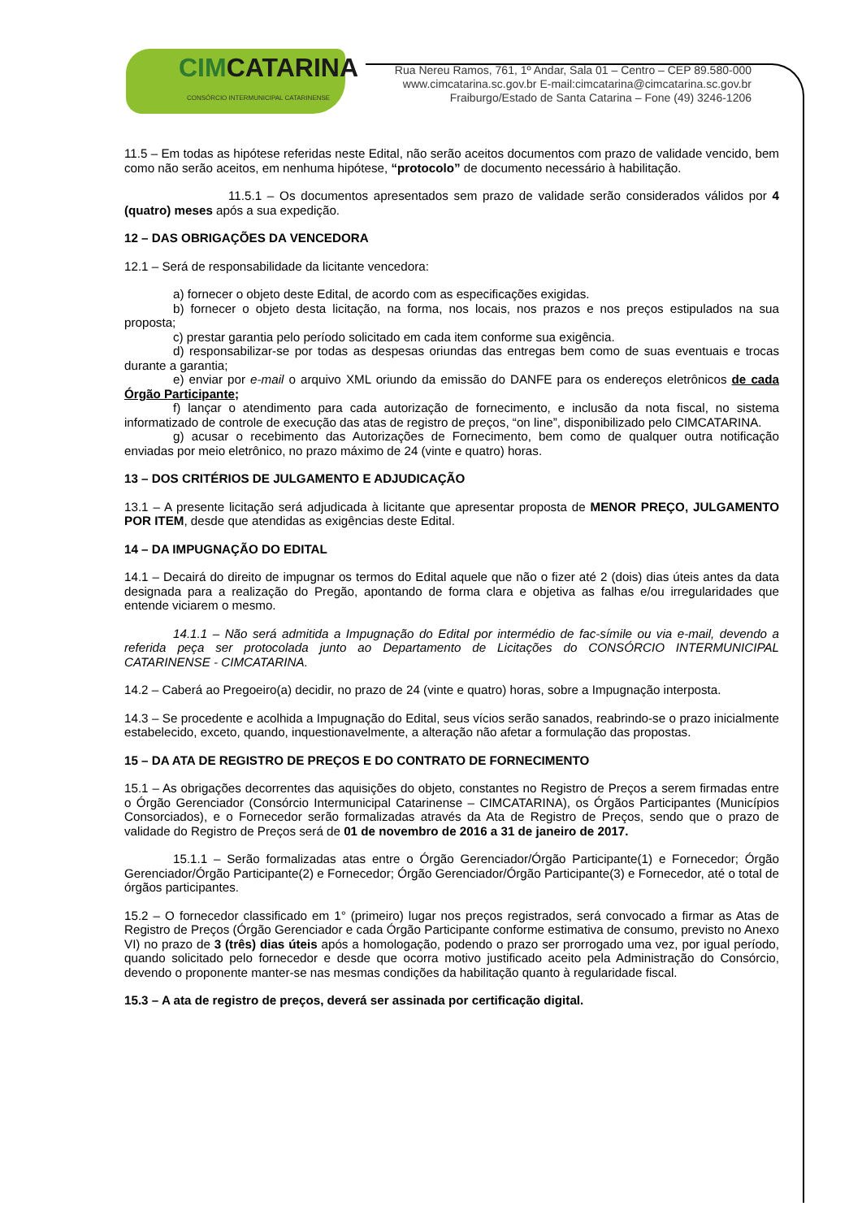CIMCATARINA
CONSÓRCIO INTERMUNICIPAL CATARINENSE
Rua Nereu Ramos, 761, 1º Andar, Sala 01 – Centro – CEP 89.580-000
www.cimcatarina.sc.gov.br E-mail:cimcatarina@cimcatarina.sc.gov.br
Fraiburgo/Estado de Santa Catarina – Fone (49) 3246-1206
11.5 – Em todas as hipótese referidas neste Edital, não serão aceitos documentos com prazo de validade vencido, bem como não serão aceitos, em nenhuma hipótese, “protocolo” de documento necessário à habilitação.
11.5.1 – Os documentos apresentados sem prazo de validade serão considerados válidos por 4 (quatro) meses após a sua expedição.
12 – DAS OBRIGAÇÕES DA VENCEDORA
12.1 – Será de responsabilidade da licitante vencedora:
a) fornecer o objeto deste Edital, de acordo com as especificações exigidas.
b) fornecer o objeto desta licitação, na forma, nos locais, nos prazos e nos preços estipulados na sua proposta;
c) prestar garantia pelo período solicitado em cada item conforme sua exigência.
d) responsabilizar-se por todas as despesas oriundas das entregas bem como de suas eventuais e trocas durante a garantia;
e) enviar por e-mail o arquivo XML oriundo da emissão do DANFE para os endereços eletrônicos de cada Órgão Participante;
f) lançar o atendimento para cada autorização de fornecimento, e inclusão da nota fiscal, no sistema informatizado de controle de execução das atas de registro de preços, “on line”, disponibilizado pelo CIMCATARINA.
g) acusar o recebimento das Autorizações de Fornecimento, bem como de qualquer outra notificação enviadas por meio eletrônico, no prazo máximo de 24 (vinte e quatro) horas.
13 – DOS CRITÉRIOS DE JULGAMENTO E ADJUDICAÇÃO
13.1 – A presente licitação será adjudicada à licitante que apresentar proposta de MENOR PREÇO, JULGAMENTO POR ITEM, desde que atendidas as exigências deste Edital.
14 – DA IMPUGNAÇÃO DO EDITAL
14.1 – Decairá do direito de impugnar os termos do Edital aquele que não o fizer até 2 (dois) dias úteis antes da data designada para a realização do Pregão, apontando de forma clara e objetiva as falhas e/ou irregularidades que entende viciarem o mesmo.
14.1.1 – Não será admitida a Impugnação do Edital por intermédio de fac-símile ou via e-mail, devendo a referida peça ser protocolada junto ao Departamento de Licitações do CONSÓRCIO INTERMUNICIPAL CATARINENSE - CIMCATARINA.
14.2 – Caberá ao Pregoeiro(a) decidir, no prazo de 24 (vinte e quatro) horas, sobre a Impugnação interposta.
14.3 – Se procedente e acolhida a Impugnação do Edital, seus vícios serão sanados, reabrindo-se o prazo inicialmente estabelecido, exceto, quando, inquestionavelmente, a alteração não afetar a formulação das propostas.
15 – DA ATA DE REGISTRO DE PREÇOS E DO CONTRATO DE FORNECIMENTO
15.1 – As obrigações decorrentes das aquisições do objeto, constantes no Registro de Preços a serem firmadas entre o Órgão Gerenciador (Consórcio Intermunicipal Catarinense – CIMCATARINA), os Órgãos Participantes (Municípios Consorciados), e o Fornecedor serão formalizadas através da Ata de Registro de Preços, sendo que o prazo de validade do Registro de Preços será de 01 de novembro de 2016 a 31 de janeiro de 2017.
15.1.1 – Serão formalizadas atas entre o Órgão Gerenciador/Órgão Participante(1) e Fornecedor; Órgão Gerenciador/Órgão Participante(2) e Fornecedor; Órgão Gerenciador/Órgão Participante(3) e Fornecedor, até o total de órgãos participantes.
15.2 – O fornecedor classificado em 1° (primeiro) lugar nos preços registrados, será convocado a firmar as Atas de Registro de Preços (Órgão Gerenciador e cada Órgão Participante conforme estimativa de consumo, previsto no Anexo VI) no prazo de 3 (três) dias úteis após a homologação, podendo o prazo ser prorrogado uma vez, por igual período, quando solicitado pelo fornecedor e desde que ocorra motivo justificado aceito pela Administração do Consórcio, devendo o proponente manter-se nas mesmas condições da habilitação quanto à regularidade fiscal.
15.3 – A ata de registro de preços, deverá ser assinada por certificação digital.